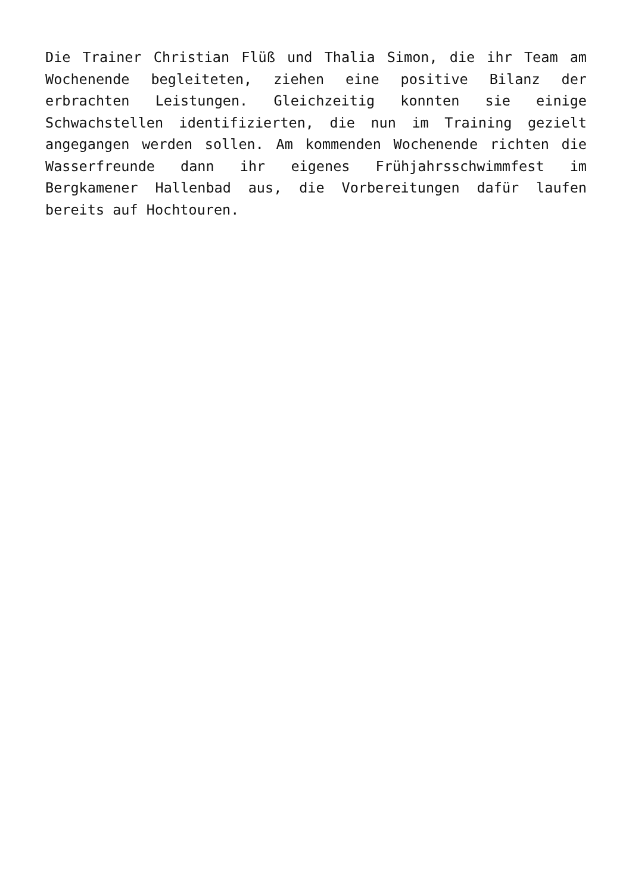Die Trainer Christian Flüß und Thalia Simon, die ihr Team am Wochenende begleiteten, ziehen eine positive Bilanz der erbrachten Leistungen. Gleichzeitig konnten sie einige Schwachstellen identifizierten, die nun im Training gezielt angegangen werden sollen. Am kommenden Wochenende richten die Wasserfreunde dann ihr eigenes Frühjahrsschwimmfest im Bergkamener Hallenbad aus, die Vorbereitungen dafür laufen bereits auf Hochtouren.